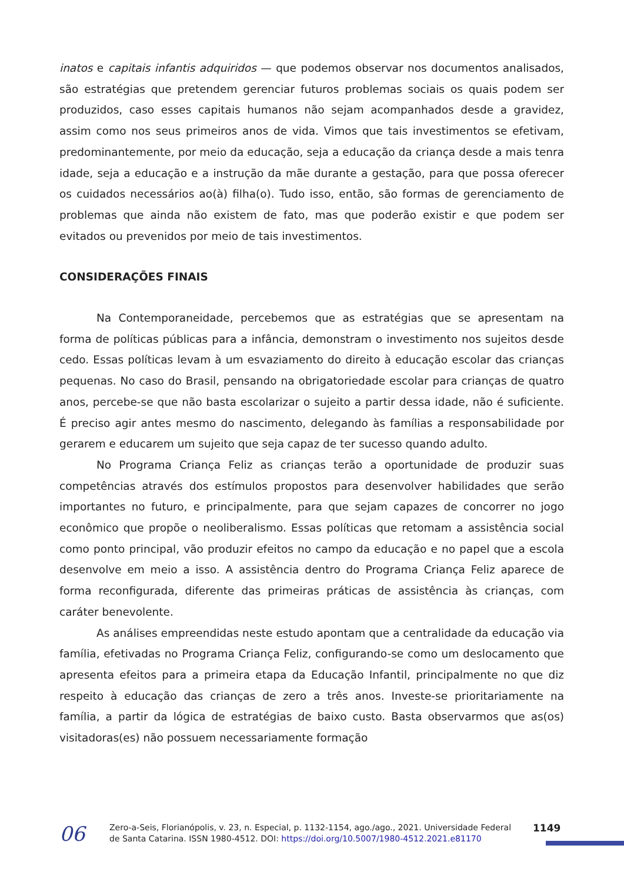inatos e capitais infantis adquiridos — que podemos observar nos documentos analisados, são estratégias que pretendem gerenciar futuros problemas sociais os quais podem ser produzidos, caso esses capitais humanos não sejam acompanhados desde a gravidez, assim como nos seus primeiros anos de vida. Vimos que tais investimentos se efetivam, predominantemente, por meio da educação, seja a educação da criança desde a mais tenra idade, seja a educação e a instrução da mãe durante a gestação, para que possa oferecer os cuidados necessários ao(à) filha(o). Tudo isso, então, são formas de gerenciamento de problemas que ainda não existem de fato, mas que poderão existir e que podem ser evitados ou prevenidos por meio de tais investimentos.
CONSIDERAÇÕES FINAIS
Na Contemporaneidade, percebemos que as estratégias que se apresentam na forma de políticas públicas para a infância, demonstram o investimento nos sujeitos desde cedo. Essas políticas levam à um esvaziamento do direito à educação escolar das crianças pequenas. No caso do Brasil, pensando na obrigatoriedade escolar para crianças de quatro anos, percebe-se que não basta escolarizar o sujeito a partir dessa idade, não é suficiente. É preciso agir antes mesmo do nascimento, delegando às famílias a responsabilidade por gerarem e educarem um sujeito que seja capaz de ter sucesso quando adulto.
No Programa Criança Feliz as crianças terão a oportunidade de produzir suas competências através dos estímulos propostos para desenvolver habilidades que serão importantes no futuro, e principalmente, para que sejam capazes de concorrer no jogo econômico que propõe o neoliberalismo. Essas políticas que retomam a assistência social como ponto principal, vão produzir efeitos no campo da educação e no papel que a escola desenvolve em meio a isso. A assistência dentro do Programa Criança Feliz aparece de forma reconfigurada, diferente das primeiras práticas de assistência às crianças, com caráter benevolente.
As análises empreendidas neste estudo apontam que a centralidade da educação via família, efetivadas no Programa Criança Feliz, configurando-se como um deslocamento que apresenta efeitos para a primeira etapa da Educação Infantil, principalmente no que diz respeito à educação das crianças de zero a três anos. Investe-se prioritariamente na família, a partir da lógica de estratégias de baixo custo. Basta observarmos que as(os) visitadoras(es) não possuem necessariamente formação
06
Zero-a-Seis, Florianópolis, v. 23, n. Especial, p. 1132-1154, ago./ago., 2021. Universidade Federal de Santa Catarina. ISSN 1980-4512. DOI: https://doi.org/10.5007/1980-4512.2021.e81170
1149